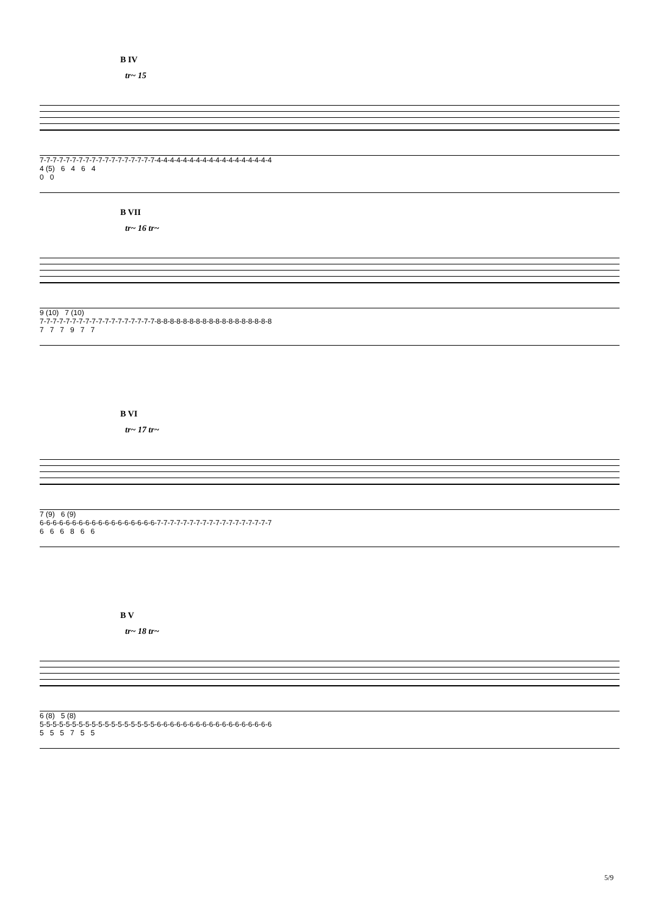B IV
tr~ 15
7-7-7-7-7-7-7-7-7-7-7-7-7-7-7-7-7-7-4-4-4-4-4-4-4-4-4-4-4-4-4-4-4-4-4-4 4 (5) 6 4 6 4 0 0
B VII
tr~ 16 tr~
9 (10) 7 (10) 7-7-7-7-7-7-7-7-7-7-7-7-7-7-7-7-7-7-8-8-8-8-8-8-8-8-8-8-8-8-8-8-8-8-8-8 7 7 7 9 7 7
B VI
tr~ 17 tr~
7 (9) 6 (9) 6-6-6-6-6-6-6-6-6-6-6-6-6-6-6-6-6-6-7-7-7-7-7-7-7-7-7-7-7-7-7-7-7-7-7-7 6 6 6 8 6 6
B V
tr~ 18 tr~
6 (8) 5 (8) 5-5-5-5-5-5-5-5-5-5-5-5-5-5-5-5-5-5-6-6-6-6-6-6-6-6-6-6-6-6-6-6-6-6-6-6 5 5 5 7 5 5
5/9